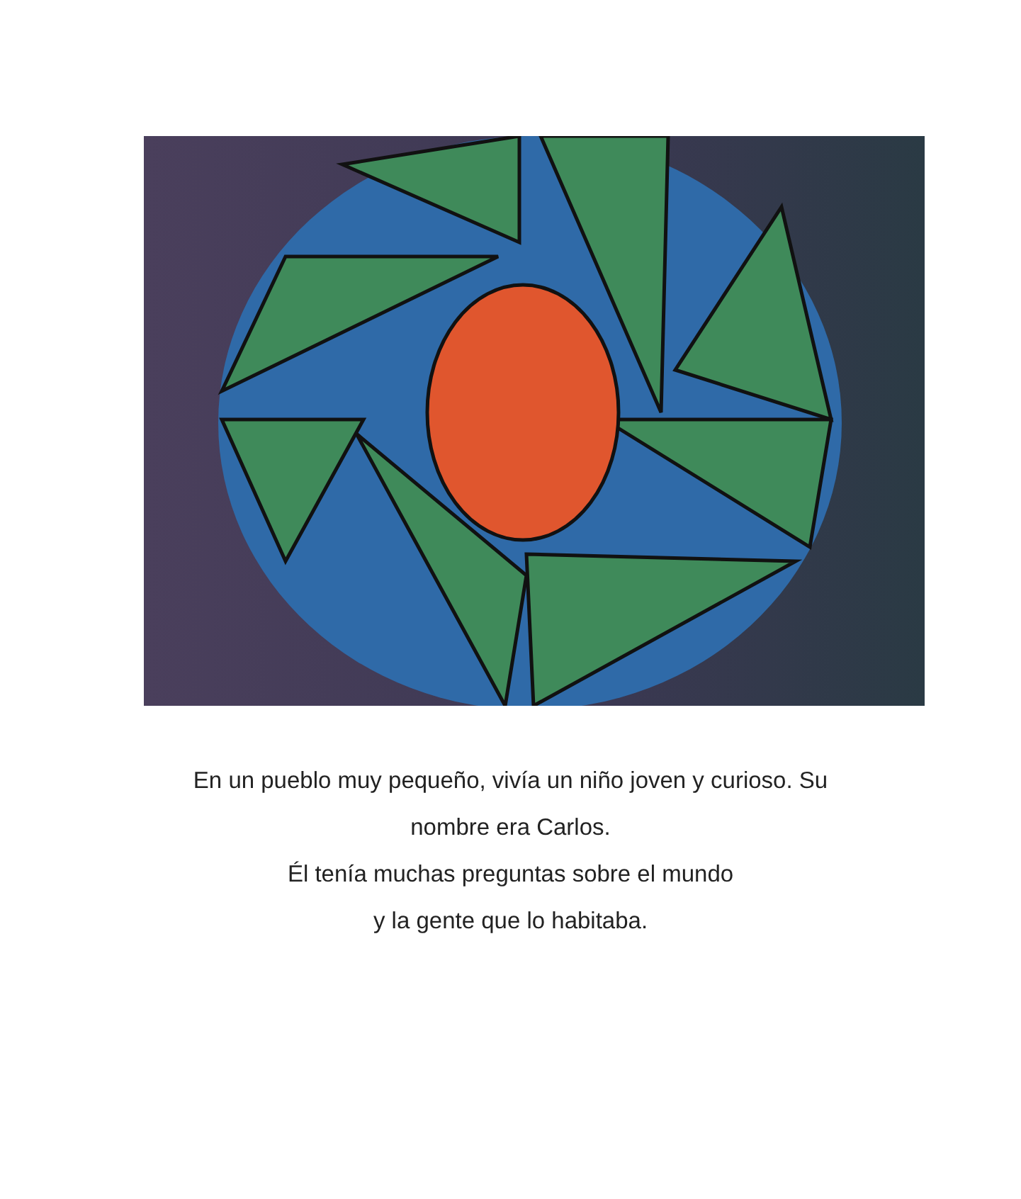En un pueblo muy pequeño, vivía un niño joven y curioso. Su
nombre era Carlos.
Él tenía muchas preguntas sobre el mundo
y la gente que lo habitaba.